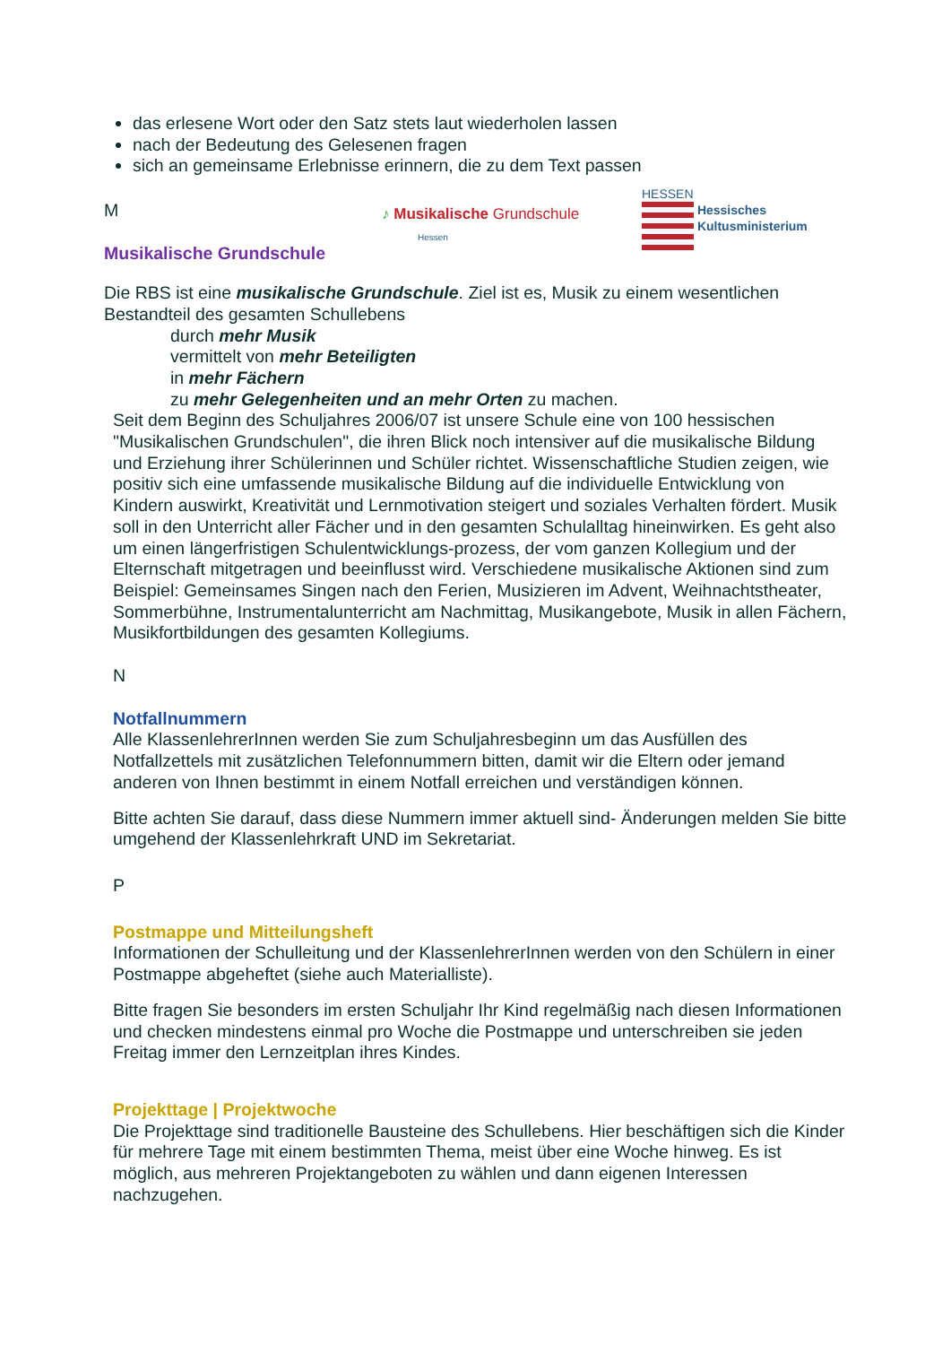das erlesene Wort oder den Satz stets laut wiederholen lassen
nach der Bedeutung des Gelesenen fragen
sich an gemeinsame Erlebnisse erinnern, die zu dem Text passen
M
Musikalische Grundschule
♪ Musikalische Grundschule
Hessen
HESSEN
Hessisches
Kultusministerium
Die RBS ist eine musikalische Grundschule. Ziel ist es, Musik zu einem wesentlichen Bestandteil des gesamten Schullebens
durch mehr Musik
vermittelt von mehr Beteiligten
in mehr Fächern
zu mehr Gelegenheiten und an mehr Orten zu machen.
Seit dem Beginn des Schuljahres 2006/07 ist unsere Schule eine von 100 hessischen "Musikalischen Grundschulen", die ihren Blick noch intensiver auf die musikalische Bildung und Erziehung ihrer Schülerinnen und Schüler richtet. Wissenschaftliche Studien zeigen, wie positiv sich eine umfassende musikalische Bildung auf die individuelle Entwicklung von Kindern auswirkt, Kreativität und Lernmotivation steigert und soziales Verhalten fördert. Musik soll in den Unterricht aller Fächer und in den gesamten Schulalltag hineinwirken. Es geht also um einen längerfristigen Schulentwicklungs-prozess, der vom ganzen Kollegium und der Elternschaft mitgetragen und beeinflusst wird. Verschiedene musikalische Aktionen sind zum Beispiel: Gemeinsames Singen nach den Ferien, Musizieren im Advent, Weihnachtstheater, Sommerbühne, Instrumentalunterricht am Nachmittag, Musikangebote, Musik in allen Fächern, Musikfortbildungen des gesamten Kollegiums.
N
Notfallnummern
Alle KlassenlehrerInnen werden Sie zum Schuljahresbeginn um das Ausfüllen des Notfallzettels mit zusätzlichen Telefonnummern bitten, damit wir die Eltern oder jemand anderen von Ihnen bestimmt in einem Notfall erreichen und verständigen können.
Bitte achten Sie darauf, dass diese Nummern immer aktuell sind- Änderungen melden Sie bitte umgehend der Klassenlehrkraft UND im Sekretariat.
P
Postmappe und Mitteilungsheft
Informationen der Schulleitung und der KlassenlehrerInnen werden von den Schülern in einer Postmappe abgeheftet (siehe auch Materialliste).
Bitte fragen Sie besonders im ersten Schuljahr Ihr Kind regelmäßig nach diesen Informationen und checken mindestens einmal pro Woche die Postmappe und unterschreiben sie jeden Freitag immer den Lernzeitplan ihres Kindes.
Projekttage | Projektwoche
Die Projekttage sind traditionelle Bausteine des Schullebens. Hier beschäftigen sich die Kinder für mehrere Tage mit einem bestimmten Thema, meist über eine Woche hinweg. Es ist möglich, aus mehreren Projektangeboten zu wählen und dann eigenen Interessen nachzugehen.